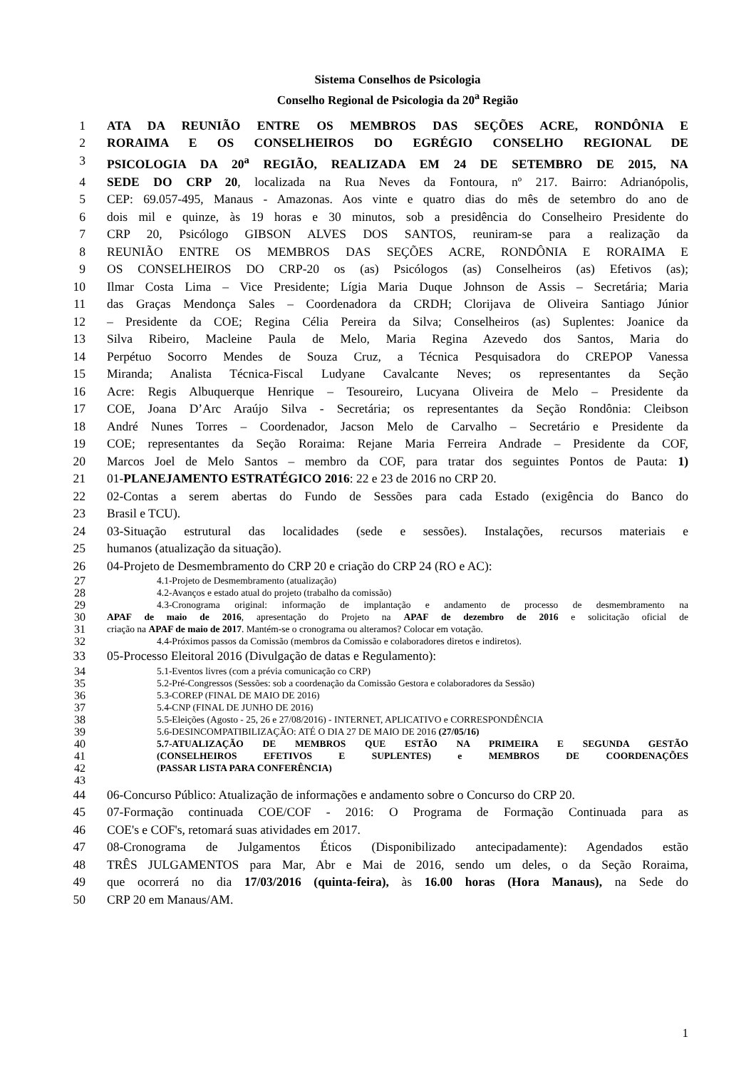Sistema Conselhos de Psicologia
Conselho Regional de Psicologia da 20<sup>a</sup> Região
1 ATA DA REUNIÃO ENTRE OS MEMBROS DAS SEÇÕES ACRE, RONDÔNIA E
2 RORAIMA E OS CONSELHEIROS DO EGRÉGIO CONSELHO REGIONAL DE
3 PSICOLOGIA DA 20<sup>a</sup> REGIÃO, REALIZADA EM 24 DE SETEMBRO DE 2015, NA
4 SEDE DO CRP 20, localizada na Rua Neves da Fontoura, nº 217. Bairro: Adrianópolis,
5 CEP: 69.057-495, Manaus - Amazonas. Aos vinte e quatro dias do mês de setembro do ano de
6 dois mil e quinze, às 19 horas e 30 minutos, sob a presidência do Conselheiro Presidente do
7 CRP 20, Psicólogo GIBSON ALVES DOS SANTOS, reuniram-se para a realização da
8 REUNIÃO ENTRE OS MEMBROS DAS SEÇÕES ACRE, RONDÔNIA E RORAIMA E
9 OS CONSELHEIROS DO CRP-20 os (as) Psicólogos (as) Conselheiros (as) Efetivos (as);
10 Ilmar Costa Lima – Vice Presidente; Lígia Maria Duque Johnson de Assis – Secretária; Maria
11 das Graças Mendonça Sales – Coordenadora da CRDH; Clorijava de Oliveira Santiago Júnior
12 – Presidente da COE; Regina Célia Pereira da Silva; Conselheiros (as) Suplentes: Joanice da
13 Silva Ribeiro, Macleine Paula de Melo, Maria Regina Azevedo dos Santos, Maria do
14 Perpétuo Socorro Mendes de Souza Cruz, a Técnica Pesquisadora do CREPOP Vanessa
15 Miranda; Analista Técnica-Fiscal Ludyane Cavalcante Neves; os representantes da Seção
16 Acre: Regis Albuquerque Henrique – Tesoureiro, Lucyana Oliveira de Melo – Presidente da
17 COE, Joana D’Arc Araújo Silva - Secretária; os representantes da Seção Rondônia: Cleibson
18 André Nunes Torres – Coordenador, Jacson Melo de Carvalho – Secretário e Presidente da
19 COE; representantes da Seção Roraima: Rejane Maria Ferreira Andrade – Presidente da COF,
20 Marcos Joel de Melo Santos – membro da COF, para tratar dos seguintes Pontos de Pauta: 1)
21 01-PLANEJAMENTO ESTRATÉGICO 2016: 22 e 23 de 2016 no CRP 20.
22 02-Contas a serem abertas do Fundo de Sessões para cada Estado (exigência do Banco do
23 Brasil e TCU).
24 03-Situação estrutural das localidades (sede e sessões). Instalações, recursos materiais e
25 humanos (atualização da situação).
26 04-Projeto de Desmembramento do CRP 20 e criação do CRP 24 (RO e AC):
27 4.1-Projeto de Desmembramento (atualização)
28 4.2-Avanços e estado atual do projeto (trabalho da comissão)
29 4.3-Cronograma original: informação de implantação e andamento de processo de desmembramento na
30 APAF de maio de 2016, apresentação do Projeto na APAF de dezembro de 2016 e solicitação oficial de
31 criação na APAF de maio de 2017. Mantém-se o cronograma ou alteramos? Colocar em votação.
32 4.4-Próximos passos da Comissão (membros da Comissão e colaboradores diretos e indiretos).
33 05-Processo Eleitoral 2016 (Divulgação de datas e Regulamento):
34 5.1-Eventos livres (com a prévia comunicação co CRP)
35 5.2-Pré-Congressos (Sessões: sob a coordenação da Comissão Gestora e colaboradores da Sessão)
36 5.3-COREP (FINAL DE MAIO DE 2016)
37 5.4-CNP (FINAL DE JUNHO DE 2016)
38 5.5-Eleições (Agosto - 25, 26 e 27/08/2016) - INTERNET, APLICATIVO e CORRESPONDÊNCIA
39 5.6-DESINCOMPATIBILIZAÇÃO: ATÉ O DIA 27 DE MAIO DE 2016 (27/05/16)
40 5.7-ATUALIZAÇÃO DE MEMBROS QUE ESTÃO NA PRIMEIRA E SEGUNDA GESTÃO
41 (CONSELHEIROS EFETIVOS E SUPLENTES) e MEMBROS DE COORDENAÇÕES
42 (PASSAR LISTA PARA CONFERÊNCIA)
43
44 06-Concurso Público: Atualização de informações e andamento sobre o Concurso do CRP 20.
45 07-Formação continuada COE/COF - 2016: O Programa de Formação Continuada para as
46 COE's e COF's, retomará suas atividades em 2017.
47 08-Cronograma de Julgamentos Éticos (Disponibilizado antecipadamente): Agendados estão
48 TRÊS JULGAMENTOS para Mar, Abr e Mai de 2016, sendo um deles, o da Seção Roraima,
49 que ocorrerá no dia 17/03/2016 (quinta-feira), às 16.00 horas (Hora Manaus), na Sede do
50 CRP 20 em Manaus/AM.
1